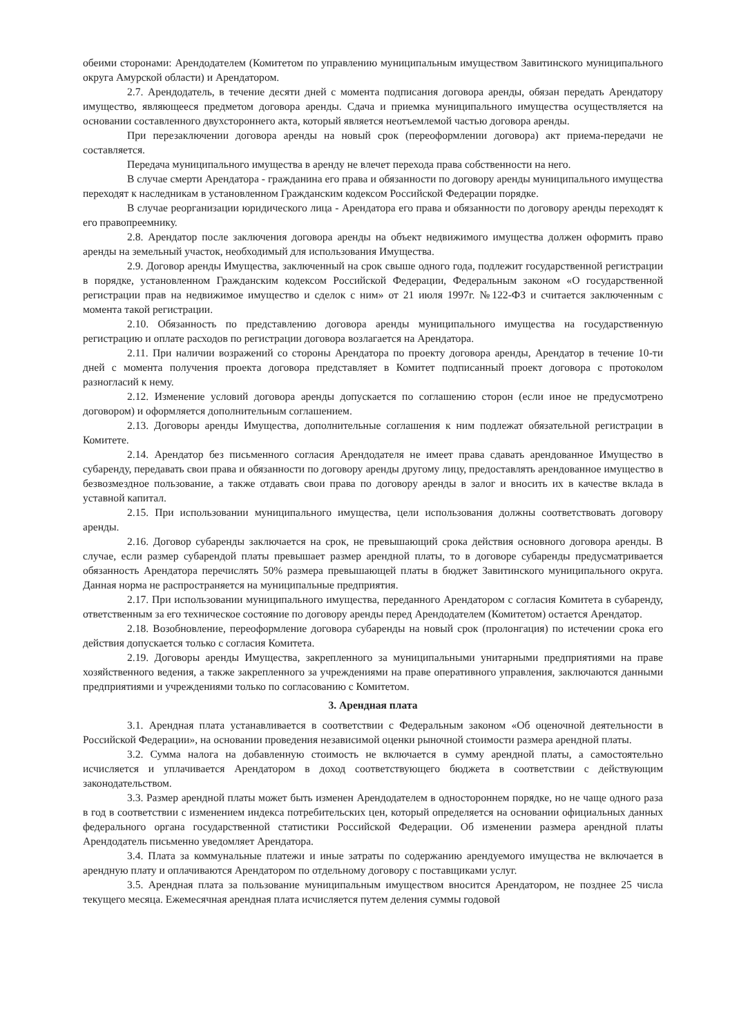обеими сторонами: Арендодателем (Комитетом по управлению муниципальным имуществом Завитинского муниципального округа Амурской области) и Арендатором.
2.7. Арендодатель, в течение десяти дней с момента подписания договора аренды, обязан передать Арендатору имущество, являющееся предметом договора аренды. Сдача и приемка муниципального имущества осуществляется на основании составленного двухстороннего акта, который является неотъемлемой частью договора аренды.
При перезаключении договора аренды на новый срок (переоформлении договора) акт приема-передачи не составляется.
Передача муниципального имущества в аренду не влечет перехода права собственности на него.
В случае смерти Арендатора - гражданина его права и обязанности по договору аренды муниципального имущества переходят к наследникам в установленном Гражданским кодексом Российской Федерации порядке.
В случае реорганизации юридического лица - Арендатора его права и обязанности по договору аренды переходят к его правопреемнику.
2.8. Арендатор после заключения договора аренды на объект недвижимого имущества должен оформить право аренды на земельный участок, необходимый для использования Имущества.
2.9. Договор аренды Имущества, заключенный на срок свыше одного года, подлежит государственной регистрации в порядке, установленном Гражданским кодексом Российской Федерации, Федеральным законом «О государственной регистрации прав на недвижимое имущество и сделок с ним» от 21 июля 1997г. №122-ФЗ и считается заключенным с момента такой регистрации.
2.10. Обязанность по представлению договора аренды муниципального имущества на государственную регистрацию и оплате расходов по регистрации договора возлагается на Арендатора.
2.11. При наличии возражений со стороны Арендатора по проекту договора аренды, Арендатор в течение 10-ти дней с момента получения проекта договора представляет в Комитет подписанный проект договора с протоколом разногласий к нему.
2.12. Изменение условий договора аренды допускается по соглашению сторон (если иное не предусмотрено договором) и оформляется дополнительным соглашением.
2.13. Договоры аренды Имущества, дополнительные соглашения к ним подлежат обязательной регистрации в Комитете.
2.14. Арендатор без письменного согласия Арендодателя не имеет права сдавать арендованное Имущество в субаренду, передавать свои права и обязанности по договору аренды другому лицу, предоставлять арендованное имущество в безвозмездное пользование, а также отдавать свои права по договору аренды в залог и вносить их в качестве вклада в уставной капитал.
2.15. При использовании муниципального имущества, цели использования должны соответствовать договору аренды.
2.16. Договор субаренды заключается на срок, не превышающий срока действия основного договора аренды. В случае, если размер субарендой платы превышает размер арендной платы, то в договоре субаренды предусматривается обязанность Арендатора перечислять 50% размера превышающей платы в бюджет Завитинского муниципального округа. Данная норма не распространяется на муниципальные предприятия.
2.17. При использовании муниципального имущества, переданного Арендатором с согласия Комитета в субаренду, ответственным за его техническое состояние по договору аренды перед Арендодателем (Комитетом) остается Арендатор.
2.18. Возобновление, переоформление договора субаренды на новый срок (пролонгация) по истечении срока его действия допускается только с согласия Комитета.
2.19. Договоры аренды Имущества, закрепленного за муниципальными унитарными предприятиями на праве хозяйственного ведения, а также закрепленного за учреждениями на праве оперативного управления, заключаются данными предприятиями и учреждениями только по согласованию с Комитетом.
3. Арендная плата
3.1. Арендная плата устанавливается в соответствии с Федеральным законом «Об оценочной деятельности в Российской Федерации», на основании проведения независимой оценки рыночной стоимости размера арендной платы.
3.2. Сумма налога на добавленную стоимость не включается в сумму арендной платы, а самостоятельно исчисляется и уплачивается Арендатором в доход соответствующего бюджета в соответствии с действующим законодательством.
3.3. Размер арендной платы может быть изменен Арендодателем в одностороннем порядке, но не чаще одного раза в год в соответствии с изменением индекса потребительских цен, который определяется на основании официальных данных федерального органа государственной статистики Российской Федерации. Об изменении размера арендной платы Арендодатель письменно уведомляет Арендатора.
3.4. Плата за коммунальные платежи и иные затраты по содержанию арендуемого имущества не включается в арендную плату и оплачиваются Арендатором по отдельному договору с поставщиками услуг.
3.5. Арендная плата за пользование муниципальным имуществом вносится Арендатором, не позднее 25 числа текущего месяца. Ежемесячная арендная плата исчисляется путем деления суммы годовой